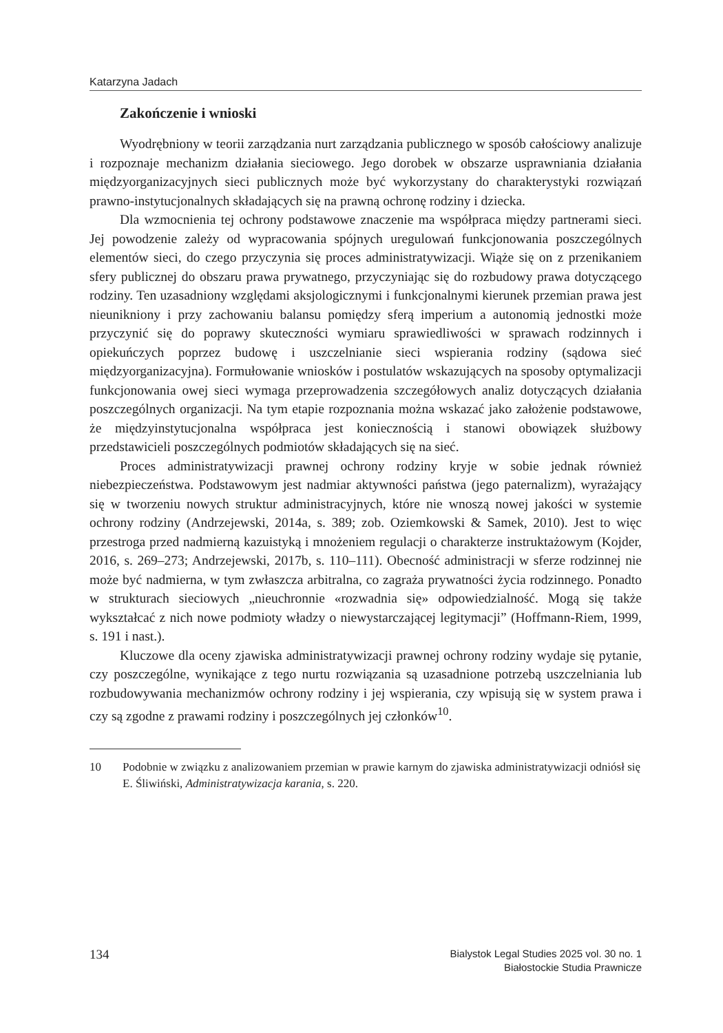Katarzyna Jadach
Zakończenie i wnioski
Wyodrębniony w teorii zarządzania nurt zarządzania publicznego w sposób całościowy analizuje i rozpoznaje mechanizm działania sieciowego. Jego dorobek w obszarze usprawniania działania międzyorganizacyjnych sieci publicznych może być wykorzystany do charakterystyki rozwiązań prawno-instytucjonalnych składających się na prawną ochronę rodziny i dziecka.
Dla wzmocnienia tej ochrony podstawowe znaczenie ma współpraca między partnerami sieci. Jej powodzenie zależy od wypracowania spójnych uregulowań funkcjonowania poszczególnych elementów sieci, do czego przyczynia się proces administratywizacji. Wiąże się on z przenikaniem sfery publicznej do obszaru prawa prywatnego, przyczyniając się do rozbudowy prawa dotyczącego rodziny. Ten uzasadniony względami aksjologicznymi i funkcjonalnymi kierunek przemian prawa jest nieunikniony i przy zachowaniu balansu pomiędzy sferą imperium a autonomią jednostki może przyczynić się do poprawy skuteczności wymiaru sprawiedliwości w sprawach rodzinnych i opiekuńczych poprzez budowę i uszczelnianie sieci wspierania rodziny (sądowa sieć międzyorganizacyjna). Formułowanie wniosków i postulatów wskazujących na sposoby optymalizacji funkcjonowania owej sieci wymaga przeprowadzenia szczegółowych analiz dotyczących działania poszczególnych organizacji. Na tym etapie rozpoznania można wskazać jako założenie podstawowe, że międzyinstytucjonalna współpraca jest koniecznością i stanowi obowiązek służbowy przedstawicieli poszczególnych podmiotów składających się na sieć.
Proces administratywizacji prawnej ochrony rodziny kryje w sobie jednak również niebezpieczeństwa. Podstawowym jest nadmiar aktywności państwa (jego paternalizm), wyrażający się w tworzeniu nowych struktur administracyjnych, które nie wnoszą nowej jakości w systemie ochrony rodziny (Andrzejewski, 2014a, s. 389; zob. Oziemkowski & Samek, 2010). Jest to więc przestroga przed nadmierną kazuistyką i mnożeniem regulacji o charakterze instruktażowym (Kojder, 2016, s. 269–273; Andrzejewski, 2017b, s. 110–111). Obecność administracji w sferze rodzinnej nie może być nadmierna, w tym zwłaszcza arbitralna, co zagraża prywatności życia rodzinnego. Ponadto w strukturach sieciowych „nieuchronnie «rozwadnia się» odpowiedzialność. Mogą się także wykształcać z nich nowe podmioty władzy o niewystarczającej legitymacji” (Hoffmann-Riem, 1999, s. 191 i nast.).
Kluczowe dla oceny zjawiska administratywizacji prawnej ochrony rodziny wydaje się pytanie, czy poszczególne, wynikające z tego nurtu rozwiązania są uzasadnione potrzebą uszczelniania lub rozbudowywania mechanizmów ochrony rodziny i jej wspierania, czy wpisują się w system prawa i czy są zgodne z prawami rodziny i poszczególnych jej członków<sup>10</sup>.
10 Podobnie w związku z analizowaniem przemian w prawie karnym do zjawiska administratywizacji odniósł się E. Śliwiński, Administratywizacja karania, s. 220.
134
Bialystok Legal Studies 2025 vol. 30 no. 1
Białostockie Studia Prawnicze